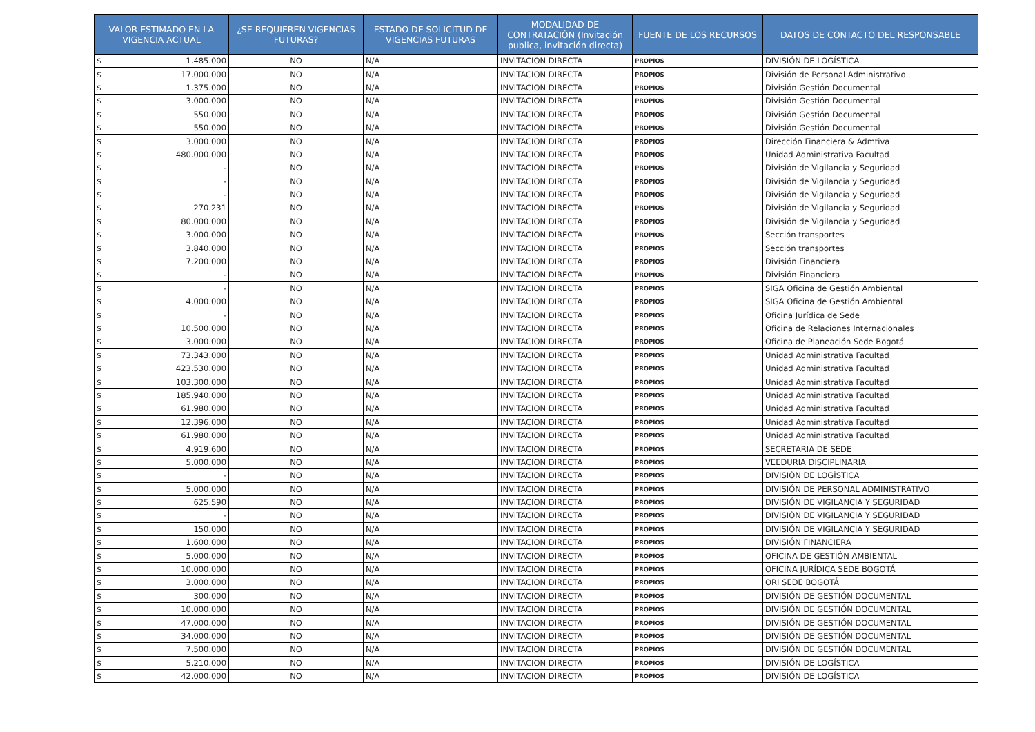| VALOR ESTIMADO EN LA VIGENCIA ACTUAL | ¿SE REQUIEREN VIGENCIAS FUTURAS? | ESTADO DE SOLICITUD DE VIGENCIAS FUTURAS | MODALIDAD DE CONTRATACIÓN (Invitación publica, invitación directa) | FUENTE DE LOS RECURSOS | DATOS DE CONTACTO DEL RESPONSABLE |
| --- | --- | --- | --- | --- | --- |
| $ 1.485.000 | NO | N/A | INVITACION DIRECTA | PROPIOS | DIVISIÓN DE LOGÍSTICA |
| $ 17.000.000 | NO | N/A | INVITACION DIRECTA | PROPIOS | División de Personal Administrativo |
| $ 1.375.000 | NO | N/A | INVITACION DIRECTA | PROPIOS | División Gestión Documental |
| $ 3.000.000 | NO | N/A | INVITACION DIRECTA | PROPIOS | División Gestión Documental |
| $ 550.000 | NO | N/A | INVITACION DIRECTA | PROPIOS | División Gestión Documental |
| $ 550.000 | NO | N/A | INVITACION DIRECTA | PROPIOS | División Gestión Documental |
| $ 3.000.000 | NO | N/A | INVITACION DIRECTA | PROPIOS | Dirección Financiera & Admtiva |
| $ 480.000.000 | NO | N/A | INVITACION DIRECTA | PROPIOS | Unidad Administrativa Facultad |
| $ - | NO | N/A | INVITACION DIRECTA | PROPIOS | División de Vigilancia y Seguridad |
| $ - | NO | N/A | INVITACION DIRECTA | PROPIOS | División de Vigilancia y Seguridad |
| $ - | NO | N/A | INVITACION DIRECTA | PROPIOS | División de Vigilancia y Seguridad |
| $ 270.231 | NO | N/A | INVITACION DIRECTA | PROPIOS | División de Vigilancia y Seguridad |
| $ 80.000.000 | NO | N/A | INVITACION DIRECTA | PROPIOS | División de Vigilancia y Seguridad |
| $ 3.000.000 | NO | N/A | INVITACION DIRECTA | PROPIOS | Sección transportes |
| $ 3.840.000 | NO | N/A | INVITACION DIRECTA | PROPIOS | Sección transportes |
| $ 7.200.000 | NO | N/A | INVITACION DIRECTA | PROPIOS | División Financiera |
| $ - | NO | N/A | INVITACION DIRECTA | PROPIOS | División Financiera |
| $ - | NO | N/A | INVITACION DIRECTA | PROPIOS | SIGA Oficina de Gestión Ambiental |
| $ 4.000.000 | NO | N/A | INVITACION DIRECTA | PROPIOS | SIGA Oficina de Gestión Ambiental |
| $ - | NO | N/A | INVITACION DIRECTA | PROPIOS | Oficina Jurídica de Sede |
| $ 10.500.000 | NO | N/A | INVITACION DIRECTA | PROPIOS | Oficina de Relaciones Internacionales |
| $ 3.000.000 | NO | N/A | INVITACION DIRECTA | PROPIOS | Oficina de Planeación Sede Bogotá |
| $ 73.343.000 | NO | N/A | INVITACION DIRECTA | PROPIOS | Unidad Administrativa Facultad |
| $ 423.530.000 | NO | N/A | INVITACION DIRECTA | PROPIOS | Unidad Administrativa Facultad |
| $ 103.300.000 | NO | N/A | INVITACION DIRECTA | PROPIOS | Unidad Administrativa Facultad |
| $ 185.940.000 | NO | N/A | INVITACION DIRECTA | PROPIOS | Unidad Administrativa Facultad |
| $ 61.980.000 | NO | N/A | INVITACION DIRECTA | PROPIOS | Unidad Administrativa Facultad |
| $ 12.396.000 | NO | N/A | INVITACION DIRECTA | PROPIOS | Unidad Administrativa Facultad |
| $ 61.980.000 | NO | N/A | INVITACION DIRECTA | PROPIOS | Unidad Administrativa Facultad |
| $ 4.919.600 | NO | N/A | INVITACION DIRECTA | PROPIOS | SECRETARIA DE SEDE |
| $ 5.000.000 | NO | N/A | INVITACION DIRECTA | PROPIOS | VEEDURIA DISCIPLINARIA |
| $ - | NO | N/A | INVITACION DIRECTA | PROPIOS | DIVISIÓN DE LOGÍSTICA |
| $ 5.000.000 | NO | N/A | INVITACION DIRECTA | PROPIOS | DIVISIÓN DE PERSONAL ADMINISTRATIVO |
| $ 625.590 | NO | N/A | INVITACION DIRECTA | PROPIOS | DIVISIÓN DE VIGILANCIA Y SEGURIDAD |
| $ - | NO | N/A | INVITACION DIRECTA | PROPIOS | DIVISIÓN DE VIGILANCIA Y SEGURIDAD |
| $ 150.000 | NO | N/A | INVITACION DIRECTA | PROPIOS | DIVISIÓN DE VIGILANCIA Y SEGURIDAD |
| $ 1.600.000 | NO | N/A | INVITACION DIRECTA | PROPIOS | DIVISIÓN FINANCIERA |
| $ 5.000.000 | NO | N/A | INVITACION DIRECTA | PROPIOS | OFICINA DE GESTIÓN AMBIENTAL |
| $ 10.000.000 | NO | N/A | INVITACION DIRECTA | PROPIOS | OFICINA JURÍDICA SEDE BOGOTÁ |
| $ 3.000.000 | NO | N/A | INVITACION DIRECTA | PROPIOS | ORI SEDE BOGOTÁ |
| $ 300.000 | NO | N/A | INVITACION DIRECTA | PROPIOS | DIVISIÓN DE GESTIÓN DOCUMENTAL |
| $ 10.000.000 | NO | N/A | INVITACION DIRECTA | PROPIOS | DIVISIÓN DE GESTIÓN DOCUMENTAL |
| $ 47.000.000 | NO | N/A | INVITACION DIRECTA | PROPIOS | DIVISIÓN DE GESTIÓN DOCUMENTAL |
| $ 34.000.000 | NO | N/A | INVITACION DIRECTA | PROPIOS | DIVISIÓN DE GESTIÓN DOCUMENTAL |
| $ 7.500.000 | NO | N/A | INVITACION DIRECTA | PROPIOS | DIVISIÓN DE GESTIÓN DOCUMENTAL |
| $ 5.210.000 | NO | N/A | INVITACION DIRECTA | PROPIOS | DIVISIÓN DE LOGÍSTICA |
| $ 42.000.000 | NO | N/A | INVITACION DIRECTA | PROPIOS | DIVISIÓN DE LOGÍSTICA |